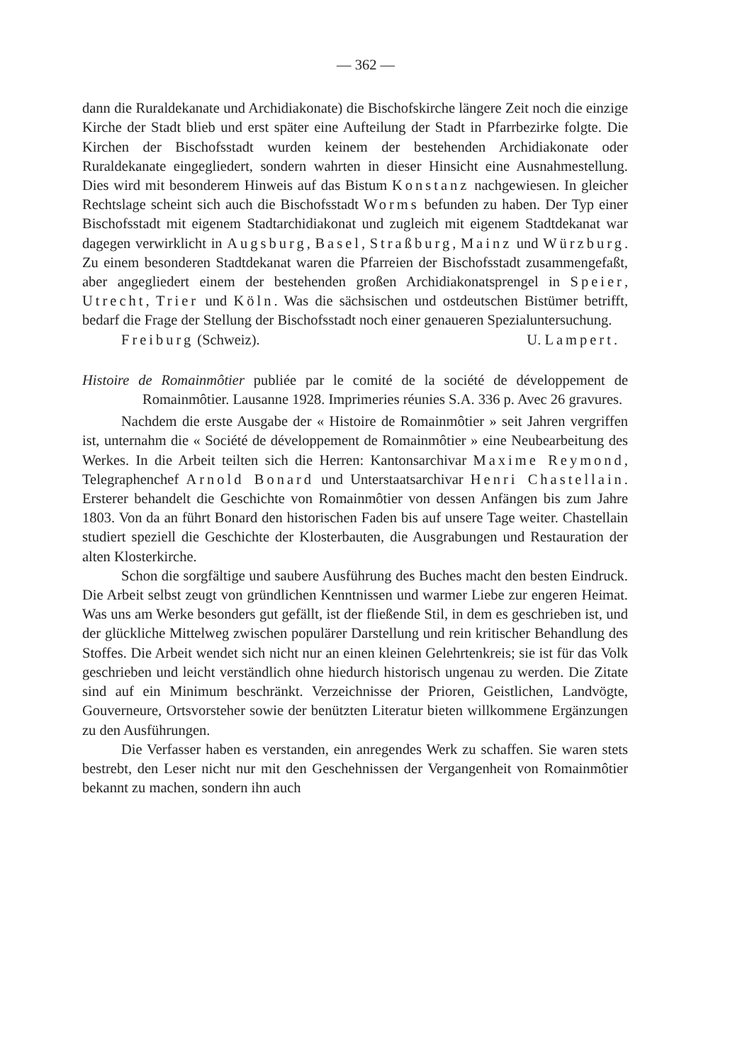— 362 —
dann die Ruraldekanate und Archidiakonate) die Bischofskirche längere Zeit noch die einzige Kirche der Stadt blieb und erst später eine Aufteilung der Stadt in Pfarrbezirke folgte. Die Kirchen der Bischofsstadt wurden keinem der bestehenden Archidiakonate oder Ruraldekanate eingegliedert, sondern wahrten in dieser Hinsicht eine Ausnahmestellung. Dies wird mit besonderem Hinweis auf das Bistum Konstanz nachgewiesen. In gleicher Rechtslage scheint sich auch die Bischofsstadt Worms befunden zu haben. Der Typ einer Bischofsstadt mit eigenem Stadtarchidiakonat und zugleich mit eigenem Stadtdekanat war dagegen verwirklicht in Augsburg, Basel, Straßburg, Mainz und Würzburg. Zu einem besonderen Stadtdekanat waren die Pfarreien der Bischofsstadt zusammengefaßt, aber angegliedert einem der bestehenden großen Archidiakonatsprengel in Speier, Utrecht, Trier und Köln. Was die sächsischen und ostdeutschen Bistümer betrifft, bedarf die Frage der Stellung der Bischofsstadt noch einer genaueren Spezialuntersuchung.
Freiburg (Schweiz). U. Lampert.
Histoire de Romainmôtier publiée par le comité de la société de développement de Romainmôtier. Lausanne 1928. Imprimeries réunies S.A. 336 p. Avec 26 gravures.
Nachdem die erste Ausgabe der « Histoire de Romainmôtier » seit Jahren vergriffen ist, unternahm die « Société de développement de Romainmôtier » eine Neubearbeitung des Werkes. In die Arbeit teilten sich die Herren: Kantonsarchivar Maxime Reymond, Telegraphenchef Arnold Bonard und Unterstaatsarchivar Henri Chastellain. Ersterer behandelt die Geschichte von Romainmôtier von dessen Anfängen bis zum Jahre 1803. Von da an führt Bonard den historischen Faden bis auf unsere Tage weiter. Chastellain studiert speziell die Geschichte der Klosterbauten, die Ausgrabungen und Restauration der alten Klosterkirche.
Schon die sorgfältige und saubere Ausführung des Buches macht den besten Eindruck. Die Arbeit selbst zeugt von gründlichen Kenntnissen und warmer Liebe zur engeren Heimat. Was uns am Werke besonders gut gefällt, ist der fließende Stil, in dem es geschrieben ist, und der glückliche Mittelweg zwischen populärer Darstellung und rein kritischer Behandlung des Stoffes. Die Arbeit wendet sich nicht nur an einen kleinen Gelehrtenkreis; sie ist für das Volk geschrieben und leicht verständlich ohne hiedurch historisch ungenau zu werden. Die Zitate sind auf ein Minimum beschränkt. Verzeichnisse der Prioren, Geistlichen, Landvögte, Gouverneure, Ortsvorsteher sowie der benützten Literatur bieten willkommene Ergänzungen zu den Ausführungen.
Die Verfasser haben es verstanden, ein anregendes Werk zu schaffen. Sie waren stets bestrebt, den Leser nicht nur mit den Geschehnissen der Vergangenheit von Romainmôtier bekannt zu machen, sondern ihn auch